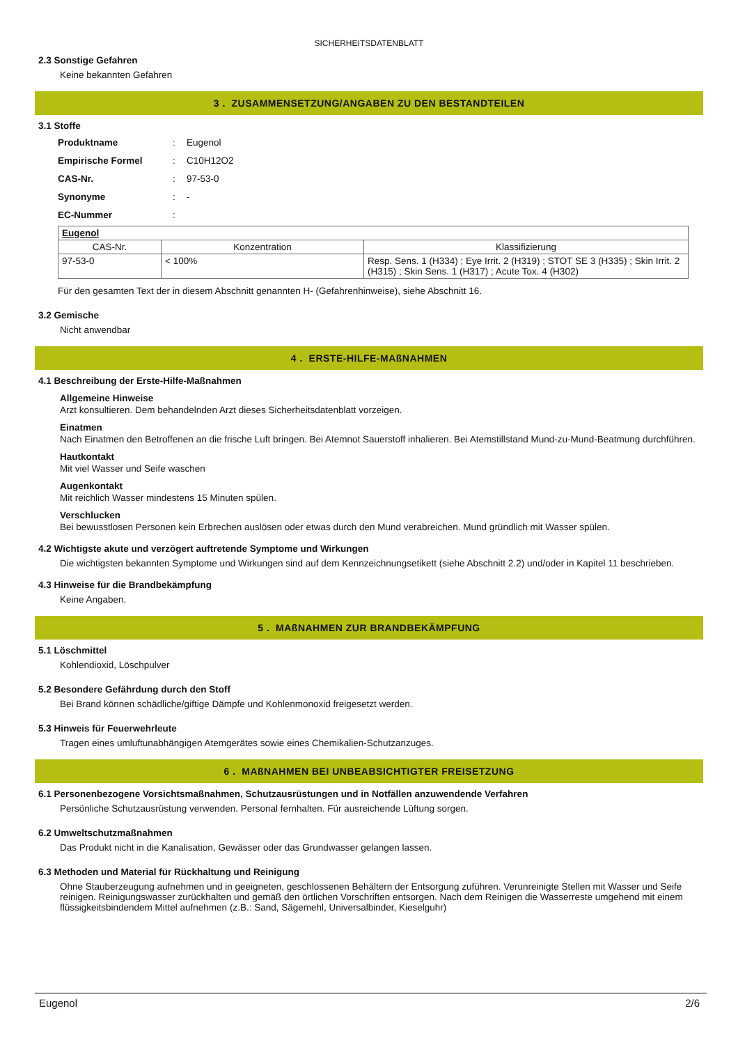SICHERHEITSDATENBLATT
2.3 Sonstige Gefahren
Keine bekannten Gefahren
3 . ZUSAMMENSETZUNG/ANGABEN ZU DEN BESTANDTEILEN
3.1 Stoffe
| Produktname | : | Eugenol |
| Empirische Formel | : | C10H12O2 |
| CAS-Nr. | : | 97-53-0 |
| Synonyme | : | - |
| EC-Nummer | : | |
| Eugenol | | |
| CAS-Nr. | Konzentration | Klassifizierung |
| 97-53-0 | < 100% | Resp. Sens. 1 (H334) ; Eye Irrit. 2 (H319) ; STOT SE 3 (H335) ; Skin Irrit. 2 (H315) ; Skin Sens. 1 (H317) ; Acute Tox. 4 (H302) |
Für den gesamten Text der in diesem Abschnitt genannten H- (Gefahrenhinweise), siehe Abschnitt 16.
3.2 Gemische
Nicht anwendbar
4 . ERSTE-HILFE-MAßNAHMEN
4.1 Beschreibung der Erste-Hilfe-Maßnahmen
Allgemeine Hinweise
Arzt konsultieren. Dem behandelnden Arzt dieses Sicherheitsdatenblatt vorzeigen.
Einatmen
Nach Einatmen den Betroffenen an die frische Luft bringen. Bei Atemnot Sauerstoff inhalieren. Bei Atemstillstand Mund-zu-Mund-Beatmung durchführen.
Hautkontakt
Mit viel Wasser und Seife waschen
Augenkontakt
Mit reichlich Wasser mindestens 15 Minuten spülen.
Verschlucken
Bei bewusstlosen Personen kein Erbrechen auslösen oder etwas durch den Mund verabreichen. Mund gründlich mit Wasser spülen.
4.2 Wichtigste akute und verzögert auftretende Symptome und Wirkungen
Die wichtigsten bekannten Symptome und Wirkungen sind auf dem Kennzeichnungsetikett (siehe Abschnitt 2.2) und/oder in Kapitel 11 beschrieben.
4.3 Hinweise für die Brandbekämpfung
Keine Angaben.
5 . MAßNAHMEN ZUR BRANDBEKÄMPFUNG
5.1 Löschmittel
Kohlendioxid, Löschpulver
5.2 Besondere Gefährdung durch den Stoff
Bei Brand können schädliche/giftige Dämpfe und Kohlenmonoxid freigesetzt werden.
5.3 Hinweis für Feuerwehrleute
Tragen eines umluftunabhängigen Atemgerätes sowie eines Chemikalien-Schutzanzuges.
6 . MAßNAHMEN BEI UNBEABSICHTIGTER FREISETZUNG
6.1 Personenbezogene Vorsichtsmaßnahmen, Schutzausrüstungen und in Notfällen anzuwendende Verfahren
Persönliche Schutzausrüstung verwenden. Personal fernhalten. Für ausreichende Lüftung sorgen.
6.2 Umweltschutzmaßnahmen
Das Produkt nicht in die Kanalisation, Gewässer oder das Grundwasser gelangen lassen.
6.3 Methoden und Material für Rückhaltung und Reinigung
Ohne Stauberzeugung aufnehmen und in geeigneten, geschlossenen Behältern der Entsorgung zuführen. Verunreinigte Stellen mit Wasser und Seife reinigen. Reinigungswasser zurückhalten und gemäß den örtlichen Vorschriften entsorgen. Nach dem Reinigen die Wasserreste umgehend mit einem flüssigkeitsbindendem Mittel aufnehmen (z.B.: Sand, Sägemehl, Universalbinder, Kieselguhr)
Eugenol 2/6